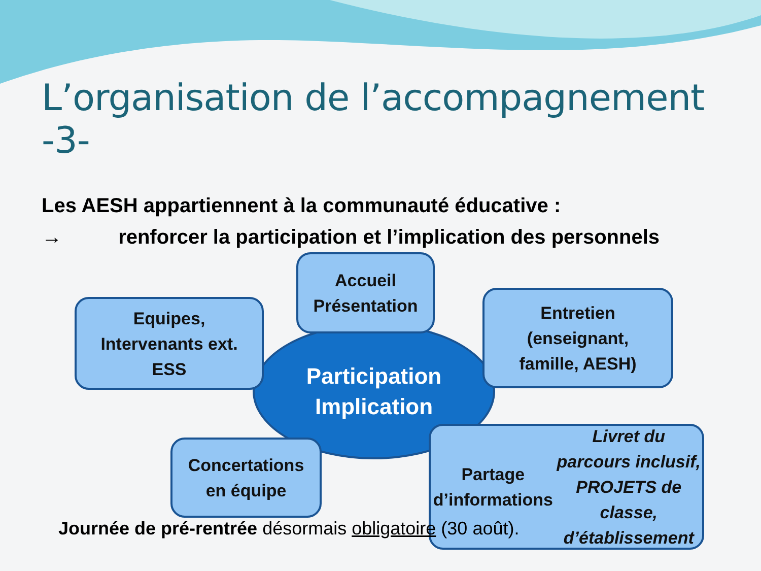L’organisation de l’accompagnement -3-
Les AESH appartiennent à la communauté éducative :
→ renforcer la participation et l’implication des personnels
Participation
Implication
Accueil
Présentation
Equipes,
Intervenants ext.
ESS
Entretien
(enseignant,
famille, AESH)
Concertations
en équipe
Partage d’informations
Livret du parcours inclusif,
PROJETS de classe,
d’établissement
Journée de pré-rentrée désormais obligatoire (30 août).